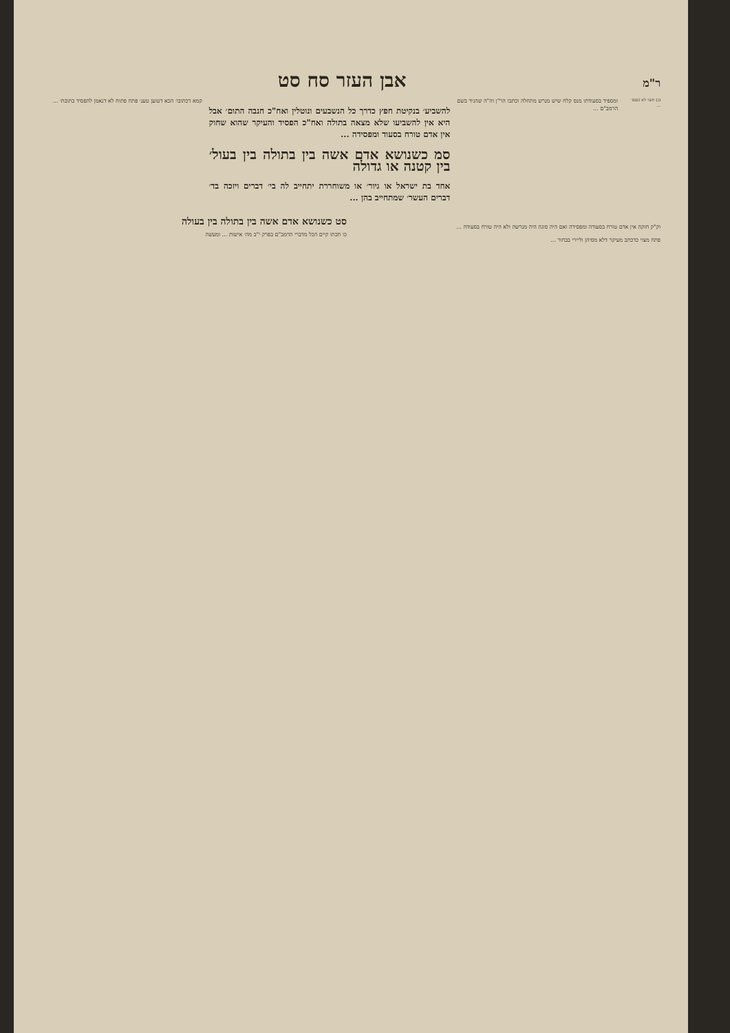ר"מ אבן העזר סח סט
(ג) תשו׳ לא כסנס׳ ...
ומספיד בסעודתו מנס קלח שיש מנרש מתחלה וכתבו הר"ן וה"ה שהגיד בשם הרמב"ם ...
להשביע׳ בנקיטת חפץ כדרך כל הנשבעים ונוטלין ואח"כ חנבה התום׳ אבל היא אין להשביעו שלא מצאה בתולה ואח"כ הפסיד והעיקר שהוא שחוק אין אדם טורח בסעוד ומפסידה ...
סמ כשנושא אדם אשה בין בתולה בין בעול׳ בין קטנה או גדולה
אחד בת ישראל או גיור׳ או משוחררת יתחייב לה בי׳ דברים ויזכה בד׳ דברים העשר׳ שמתחייב בהן ...
קמא דכתובו׳ הכא דטוען טענ׳ פתח פתוח לא דנאמן להפסיד כתובת׳ ...
וק"ק חזקה אין אדם טורח בסעודה ומפסידה ואם היה סוגה היה מנרשה ולא היה טורח בסעודה ...
פתח מצוי כדכתב מעיקר דלא מסיהן וליירי בבחור ...
סט כשנושא אדם אשה בין בתולה בין בעולה
כו תכתו קיים הכל מדברי הרמב"ם בפרק י"ב מה׳ אישות ... ומעשה